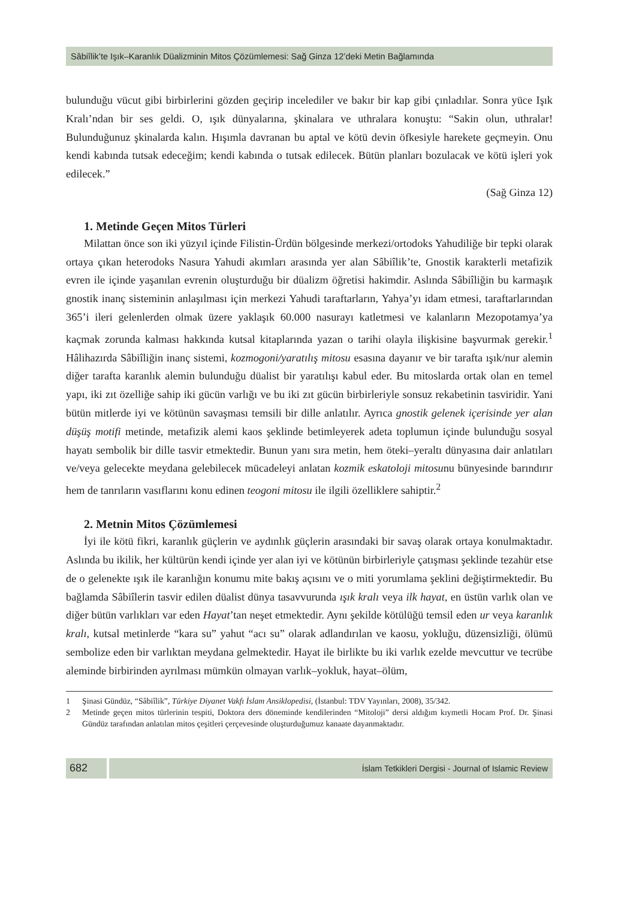Sâbiîlik’te Işık–Karanlık Düalizminin Mitos Çözümlemesi: Sağ Ginza 12’deki Metin Bağlamında
bulunduğu vücut gibi birbirlerini gözden geçirip incelediler ve bakır bir kap gibi çınladılar. Sonra yüce Işık Kralı’ndan bir ses geldi. O, ışık dünyalarına, şkinalara ve uthralara konuştu: “Sakin olun, uthralar! Bulunduğunuz şkinalarda kalın. Hışımla davranan bu aptal ve kötü devin öfkesiyle harekete geçmeyin. Onu kendi kabında tutsak edeceğim; kendi kabında o tutsak edilecek. Bütün planları bozulacak ve kötü işleri yok edilecek.”
(Sağ Ginza 12)
1. Metinde Geçen Mitos Türleri
Milattan önce son iki yüzyıl içinde Filistin-Ürdün bölgesinde merkezi/ortodoks Yahudiliğe bir tepki olarak ortaya çıkan heterodoks Nasura Yahudi akımları arasında yer alan Sâbiîlik’te, Gnostik karakterli metafizik evren ile içinde yaşanılan evrenin oluşturduğu bir düalizm öğretisi hakimdir. Aslında Sâbiîliğin bu karmaşık gnostik inanç sisteminin anlaşılması için merkezi Yahudi taraftarların, Yahya’yı idam etmesi, taraftarlarından 365’i ileri gelenlerden olmak üzere yaklaşık 60.000 nasurayı katletmesi ve kalanların Mezopotamya’ya kaçmak zorunda kalması hakkında kutsal kitaplarında yazan o tarihi olayla ilişkisine başvurmak gerekir.<sup>1</sup> Hâlihazırda Sâbiîliğin inanç sistemi, kozmogoni/yaratılış mitosu esasına dayanır ve bir tarafta ışık/nur alemin diğer tarafta karanlık alemin bulunduğu düalist bir yaratılışı kabul eder. Bu mitoslarda ortak olan en temel yapı, iki zıt özelliğe sahip iki gücün varlığı ve bu iki zıt gücün birbirleriyle sonsuz rekabetinin tasviridir. Yani bütün mitlerde iyi ve kötünün savaşması temsili bir dille anlatılır. Ayrıca gnostik gelenek içerisinde yer alan düşüş motifi metinde, metafizik alemi kaos şeklinde betimleyerek adeta toplumun içinde bulunduğu sosyal hayatı sembolik bir dille tasvir etmektedir. Bunun yanı sıra metin, hem öteki–yeraltı dünyasına dair anlatıları ve/veya gelecekte meydana gelebilecek mücadeleyi anlatan kozmik eskatoloji mitosunu bünyesinde barındırır hem de tanrıların vasıflarını konu edinen teogoni mitosu ile ilgili özelliklere sahiptir.<sup>2</sup>
2. Metnin Mitos Çözümlemesi
İyi ile kötü fikri, karanlık güçlerin ve aydınlık güçlerin arasındaki bir savaş olarak ortaya konulmaktadır. Aslında bu ikilik, her kültürün kendi içinde yer alan iyi ve kötünün birbirleriyle çatışması şeklinde tezahür etse de o gelenekte ışık ile karanlığın konumu mite bakış açısını ve o miti yorumlama şeklini değiştirmektedir. Bu bağlamda Sâbiîlerin tasvir edilen düalist dünya tasavvurunda ışık kralı veya ilk hayat, en üstün varlık olan ve diğer bütün varlıkları var eden Hayat’tan neşet etmektedir. Aynı şekilde kötülüğü temsil eden ur veya karanlık kralı, kutsal metinlerde “kara su” yahut “acı su” olarak adlandırılan ve kaosu, yokluğu, düzensizliği, ölümü sembolize eden bir varlıktan meydana gelmektedir. Hayat ile birlikte bu iki varlık ezelde mevcuttur ve tecrübe aleminde birbirinden ayrılması mümkün olmayan varlık–yokluk, hayat–ölüm,
1 Şinasi Gündüz, “Sâbiîlik”, Türkiye Diyanet Vakfı İslam Ansiklopedisi, (İstanbul: TDV Yayınları, 2008), 35/342.
2 Metinde geçen mitos türlerinin tespiti, Doktora ders döneminde kendilerinden “Mitoloji” dersi aldığım kıymetli Hocam Prof. Dr. Şinasi Gündüz tarafından anlatılan mitos çeşitleri çerçevesinde oluşturduğumuz kanaate dayanmaktadır.
682
İslam Tetkikleri Dergisi - Journal of Islamic Review